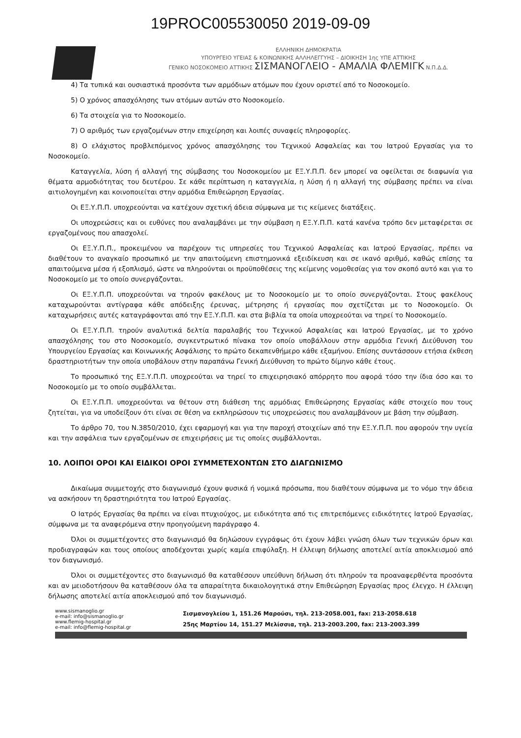19PROC005530050 2019-09-09
ΕΛΛΗΝΙΚΗ ΔΗΜΟΚΡΑΤΙΑ
ΥΠΟΥΡΓΕΙΟ ΥΓΕΙΑΣ & ΚΟΙΝΩΝΙΚΗΣ ΑΛΛΗΛΕΓΓΥΗΣ – ΔΙΟΙΚΗΣΗ 1ης ΥΠΕ ΑΤΤΙΚΗΣ
ΓΕΝΙΚΟ ΝΟΣΟΚΟΜΕΙΟ ΑΤΤΙΚΗΣ ΣΙΣΜΑΝΟΓΛΕΙΟ - ΑΜΑΛΙΑ ΦΛΕΜΙΓΚ Ν.Π.Δ.Δ.
4) Τα τυπικά και ουσιαστικά προσόντα των αρμόδιων ατόμων που έχουν οριστεί από το Νοσοκομείο.
5) Ο χρόνος απασχόλησης των ατόμων αυτών στο Νοσοκομείο.
6) Τα στοιχεία για το Νοσοκομείο.
7) Ο αριθμός των εργαζομένων στην επιχείρηση και λοιπές συναφείς πληροφορίες.
8) Ο ελάχιστος προβλεπόμενος χρόνος απασχόλησης του Τεχνικού Ασφαλείας και του Ιατρού Εργασίας για το Νοσοκομείο.
Καταγγελία, λύση ή αλλαγή της σύμβασης του Νοσοκομείου με ΕΞ.Υ.Π.Π. δεν μπορεί να οφείλεται σε διαφωνία για θέματα αρμοδιότητας του δευτέρου. Σε κάθε περίπτωση η καταγγελία, η λύση ή η αλλαγή της σύμβασης πρέπει να είναι αιτιολογημένη και κοινοποιείται στην αρμόδια Επιθεώρηση Εργασίας.
Οι ΕΞ.Υ.Π.Π. υποχρεούνται να κατέχουν σχετική άδεια σύμφωνα με τις κείμενες διατάξεις.
Οι υποχρεώσεις και οι ευθύνες που αναλαμβάνει με την σύμβαση η ΕΞ.Υ.Π.Π. κατά κανένα τρόπο δεν μεταφέρεται σε εργαζομένους που απασχολεί.
Οι ΕΞ.Υ.Π.Π., προκειμένου να παρέχουν τις υπηρεσίες του Τεχνικού Ασφαλείας και Ιατρού Εργασίας, πρέπει να διαθέτουν το αναγκαίο προσωπικό με την απαιτούμενη επιστημονικά εξειδίκευση και σε ικανό αριθμό, καθώς επίσης τα απαιτούμενα μέσα ή εξοπλισμό, ώστε να πληρούνται οι προϋποθέσεις της κείμενης νομοθεσίας για τον σκοπό αυτό και για το Νοσοκομείο με το οποίο συνεργάζονται.
Οι ΕΞ.Υ.Π.Π. υποχρεούνται να τηρούν φακέλους με το Νοσοκομείο με το οποίο συνεργάζονται. Στους φακέλους καταχωρούνται αντίγραφα κάθε απόδειξης έρευνας, μέτρησης ή εργασίας που σχετίζεται με το Νοσοκομείο. Οι καταχωρήσεις αυτές καταγράφονται από την ΕΞ.Υ.Π.Π. και στα βιβλία τα οποία υποχρεούται να τηρεί το Νοσοκομείο.
Οι ΕΞ.Υ.Π.Π. τηρούν αναλυτικά δελτία παραλαβής του Τεχνικού Ασφαλείας και Ιατρού Εργασίας, με το χρόνο απασχόλησης του στο Νοσοκομείο, συγκεντρωτικό πίνακα τον οποίο υποβάλλουν στην αρμόδια Γενική Διεύθυνση του Υπουργείου Εργασίας και Κοινωνικής Ασφάλισης το πρώτο δεκαπενθήμερο κάθε εξαμήνου. Επίσης συντάσσουν ετήσια έκθεση δραστηριοτήτων την οποία υποβάλουν στην παραπάνω Γενική Διεύθυνση το πρώτο δίμηνο κάθε έτους.
Το προσωπικό της ΕΞ.Υ.Π.Π. υποχρεούται να τηρεί το επιχειρησιακό απόρρητο που αφορά τόσο την ίδια όσο και το Νοσοκομείο με το οποίο συμβάλλεται.
Οι ΕΞ.Υ.Π.Π. υποχρεούνται να θέτουν στη διάθεση της αρμόδιας Επιθεώρησης Εργασίας κάθε στοιχείο που τους ζητείται, για να υποδείξουν ότι είναι σε θέση να εκπληρώσουν τις υποχρεώσεις που αναλαμβάνουν με βάση την σύμβαση.
Το άρθρο 70, του Ν.3850/2010, έχει εφαρμογή και για την παροχή στοιχείων από την ΕΞ.Υ.Π.Π. που αφορούν την υγεία και την ασφάλεια των εργαζομένων σε επιχειρήσεις με τις οποίες συμβάλλονται.
10. ΛΟΙΠΟΙ ΟΡΟΙ ΚΑΙ ΕΙΔΙΚΟΙ ΟΡΟΙ ΣΥΜΜΕΤΕΧΟΝΤΩΝ ΣΤΟ ΔΙΑΓΩΝΙΣΜΟ
Δικαίωμα συμμετοχής στο διαγωνισμό έχουν φυσικά ή νομικά πρόσωπα, που διαθέτουν σύμφωνα με το νόμο την άδεια να ασκήσουν τη δραστηριότητα του Ιατρού Εργασίας.
Ο Ιατρός Εργασίας θα πρέπει να είναι πτυχιούχος, με ειδικότητα από τις επιτρεπόμενες ειδικότητες Ιατρού Εργασίας, σύμφωνα με τα αναφερόμενα στην προηγούμενη παράγραφο 4.
Όλοι οι συμμετέχοντες στο διαγωνισμό θα δηλώσουν εγγράφως ότι έχουν λάβει γνώση όλων των τεχνικών όρων και προδιαγραφών και τους οποίους αποδέχονται χωρίς καμία επιφύλαξη. Η έλλειψη δήλωσης αποτελεί αιτία αποκλεισμού από τον διαγωνισμό.
Όλοι οι συμμετέχοντες στο διαγωνισμό θα καταθέσουν υπεύθυνη δήλωση ότι πληρούν τα προαναφερθέντα προσόντα και αν μειοδοτήσουν θα καταθέσουν όλα τα απαραίτητα δικαιολογητικά στην Επιθεώρηση Εργασίας προς έλεγχο. Η έλλειψη δήλωσης αποτελεί αιτία αποκλεισμού από τον διαγωνισμό.
www.sismanoglio.gr
e-mail: info@sismanoglio.gr
www.flemig-hospital.gr
e-mail: info@flemig-hospital.gr
Σισμανογλείου 1, 151.26 Μαρούσι, τηλ. 213-2058.001, fax: 213-2058.618
25ης Μαρτίου 14, 151.27 Μελίσσια, τηλ. 213-2003.200, fax: 213-2003.399